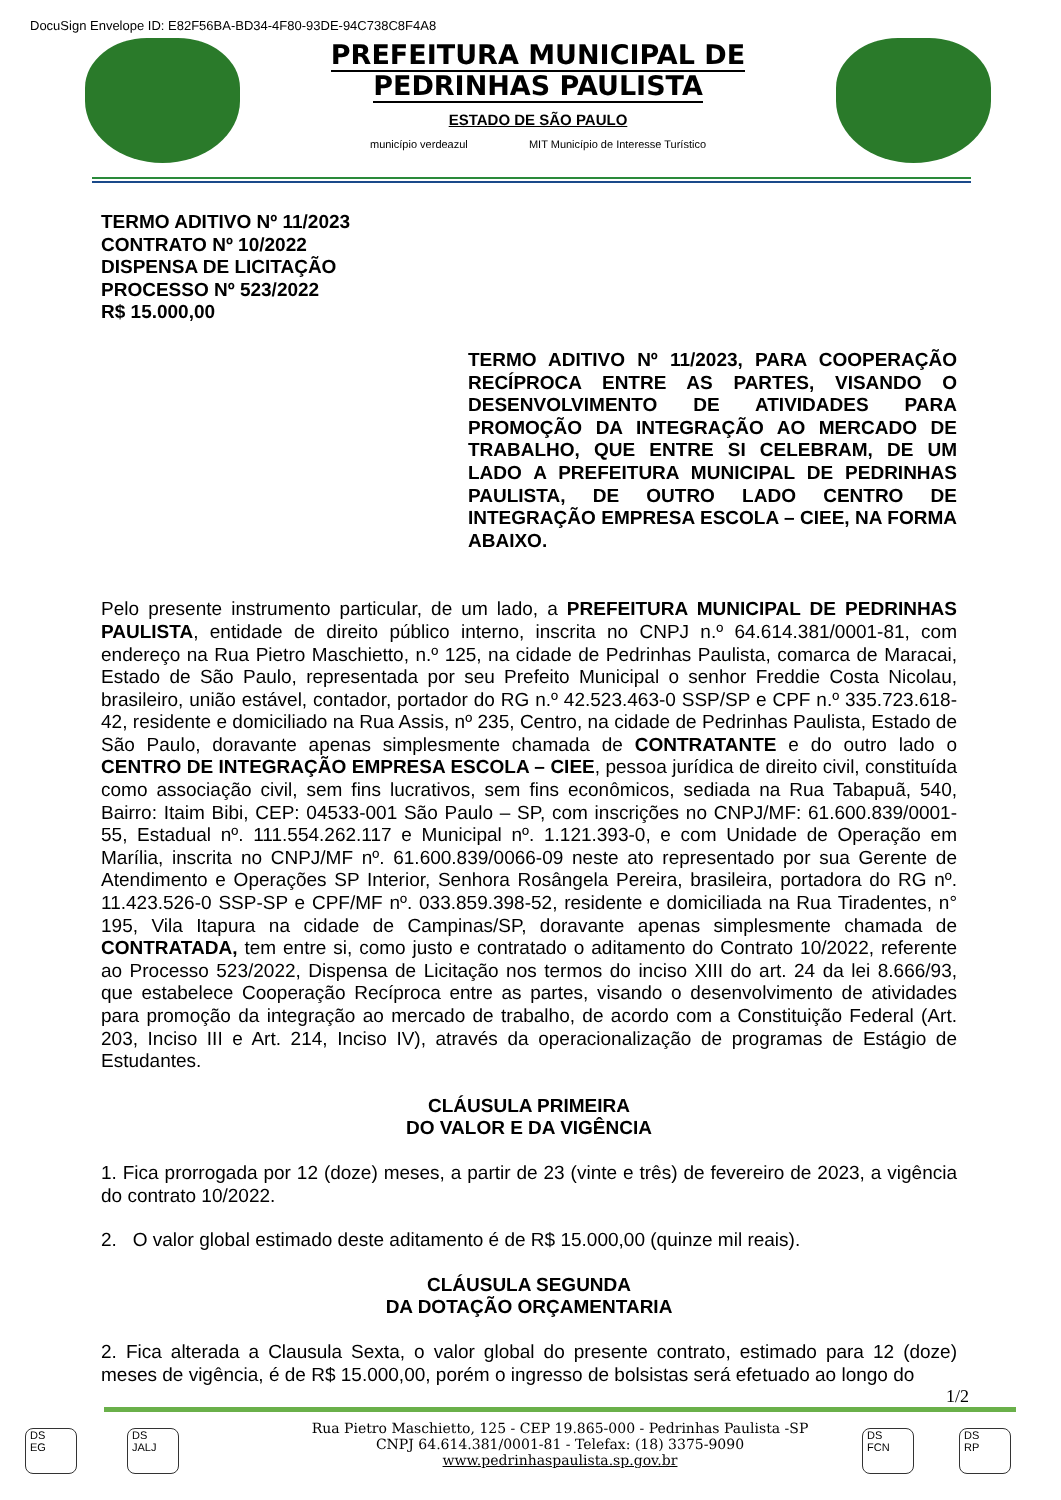DocuSign Envelope ID: E82F56BA-BD34-4F80-93DE-94C738C8F4A8
PREFEITURA MUNICIPAL DE
PEDRINHAS PAULISTA
ESTADO DE SÃO PAULO
município verdeazul MIT Município de Interesse Turístico
TERMO ADITIVO Nº 11/2023
CONTRATO Nº 10/2022
DISPENSA DE LICITAÇÃO
PROCESSO Nº 523/2022
R$ 15.000,00
TERMO ADITIVO Nº 11/2023, PARA COOPERAÇÃO RECÍPROCA ENTRE AS PARTES, VISANDO O DESENVOLVIMENTO DE ATIVIDADES PARA PROMOÇÃO DA INTEGRAÇÃO AO MERCADO DE TRABALHO, QUE ENTRE SI CELEBRAM, DE UM LADO A PREFEITURA MUNICIPAL DE PEDRINHAS PAULISTA, DE OUTRO LADO CENTRO DE INTEGRAÇÃO EMPRESA ESCOLA – CIEE, NA FORMA ABAIXO.
Pelo presente instrumento particular, de um lado, a PREFEITURA MUNICIPAL DE PEDRINHAS PAULISTA, entidade de direito público interno, inscrita no CNPJ n.º 64.614.381/0001-81, com endereço na Rua Pietro Maschietto, n.º 125, na cidade de Pedrinhas Paulista, comarca de Maracai, Estado de São Paulo, representada por seu Prefeito Municipal o senhor Freddie Costa Nicolau, brasileiro, união estável, contador, portador do RG n.º 42.523.463-0 SSP/SP e CPF n.º 335.723.618-42, residente e domiciliado na Rua Assis, nº 235, Centro, na cidade de Pedrinhas Paulista, Estado de São Paulo, doravante apenas simplesmente chamada de CONTRATANTE e do outro lado o CENTRO DE INTEGRAÇÃO EMPRESA ESCOLA – CIEE, pessoa jurídica de direito civil, constituída como associação civil, sem fins lucrativos, sem fins econômicos, sediada na Rua Tabapuã, 540, Bairro: Itaim Bibi, CEP: 04533-001 São Paulo – SP, com inscrições no CNPJ/MF: 61.600.839/0001-55, Estadual nº. 111.554.262.117 e Municipal nº. 1.121.393-0, e com Unidade de Operação em Marília, inscrita no CNPJ/MF nº. 61.600.839/0066-09 neste ato representado por sua Gerente de Atendimento e Operações SP Interior, Senhora Rosângela Pereira, brasileira, portadora do RG nº. 11.423.526-0 SSP-SP e CPF/MF nº. 033.859.398-52, residente e domiciliada na Rua Tiradentes, n° 195, Vila Itapura na cidade de Campinas/SP, doravante apenas simplesmente chamada de CONTRATADA, tem entre si, como justo e contratado o aditamento do Contrato 10/2022, referente ao Processo 523/2022, Dispensa de Licitação nos termos do inciso XIII do art. 24 da lei 8.666/93, que estabelece Cooperação Recíproca entre as partes, visando o desenvolvimento de atividades para promoção da integração ao mercado de trabalho, de acordo com a Constituição Federal (Art. 203, Inciso III e Art. 214, Inciso IV), através da operacionalização de programas de Estágio de Estudantes.
CLÁUSULA PRIMEIRA
DO VALOR E DA VIGÊNCIA
1. Fica prorrogada por 12 (doze) meses, a partir de 23 (vinte e três) de fevereiro de 2023, a vigência do contrato 10/2022.
2. O valor global estimado deste aditamento é de R$ 15.000,00 (quinze mil reais).
CLÁUSULA SEGUNDA
DA DOTAÇÃO ORÇAMENTARIA
2. Fica alterada a Clausula Sexta, o valor global do presente contrato, estimado para 12 (doze) meses de vigência, é de R$ 15.000,00, porém o ingresso de bolsistas será efetuado ao longo do
1/2
Rua Pietro Maschietto, 125 - CEP 19.865-000 - Pedrinhas Paulista -SP
CNPJ 64.614.381/0001-81 - Telefax: (18) 3375-9090
www.pedrinhaspaulista.sp.gov.br
DS
EG
DS
JALJ
DS
FCN
DS
RP